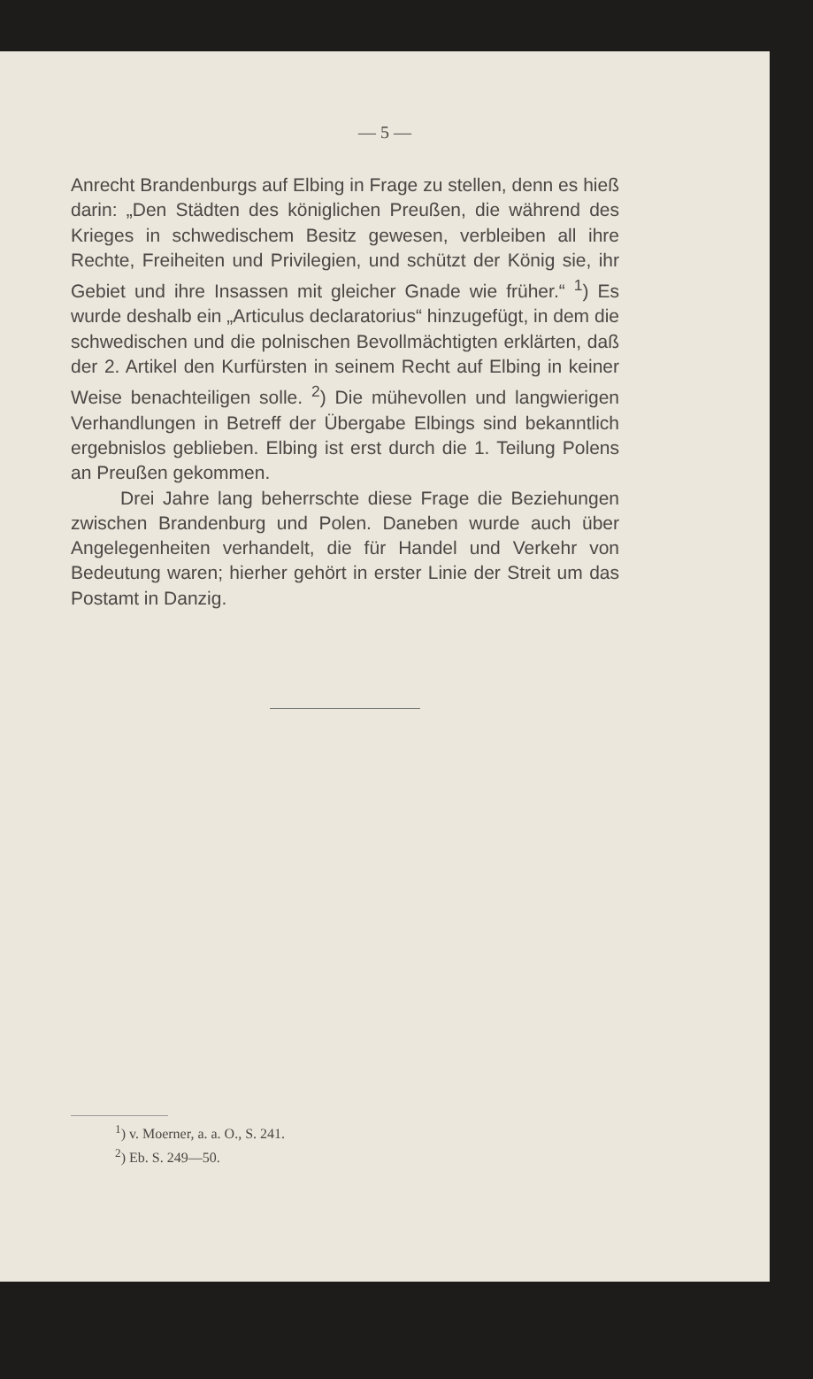— 5 —
Anrecht Brandenburgs auf Elbing in Frage zu stellen, denn es hieß darin: „Den Städten des königlichen Preußen, die während des Krieges in schwedischem Besitz gewesen, verbleiben all ihre Rechte, Freiheiten und Privilegien, und schützt der König sie, ihr Gebiet und ihre Insassen mit gleicher Gnade wie früher.“ <sup>1</sup>) Es wurde deshalb ein „Articulus declaratorius“ hinzugefügt, in dem die schwedischen und die polnischen Bevollmächtigten erklärten, daß der 2. Artikel den Kurfürsten in seinem Recht auf Elbing in keiner Weise benachteiligen solle. <sup>2</sup>) Die mühevollen und langwierigen Verhandlungen in Betreff der Übergabe Elbings sind bekanntlich ergebnislos geblieben. Elbing ist erst durch die 1. Teilung Polens an Preußen gekommen.
Drei Jahre lang beherrschte diese Frage die Beziehungen zwischen Brandenburg und Polen. Daneben wurde auch über Angelegenheiten verhandelt, die für Handel und Verkehr von Bedeutung waren; hierher gehört in erster Linie der Streit um das Postamt in Danzig.
<sup>1</sup>) v. Moerner, a. a. O., S. 241.
<sup>2</sup>) Eb. S. 249—50.